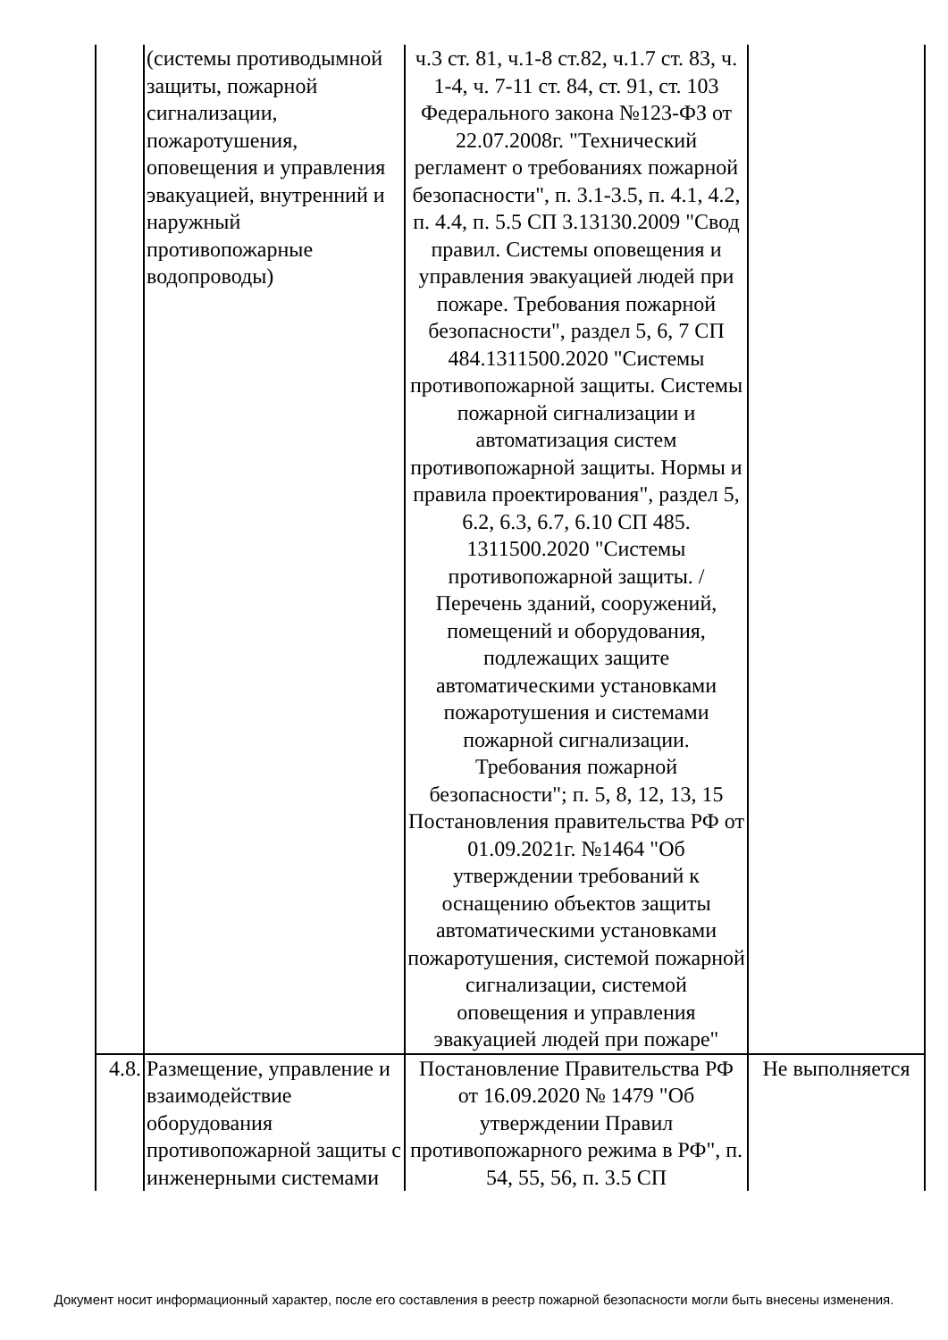| | (системы противодымной защиты, пожарной сигнализации, пожаротушения, оповещения и управления эвакуацией, внутренний и наружный противопожарные водопроводы) | ч.3 ст. 81, ч.1-8 ст.82, ч.1.7 ст. 83, ч. 1-4, ч. 7-11 ст. 84, ст. 91, ст. 103 Федерального закона №123-ФЗ от 22.07.2008г. "Технический регламент о требованиях пожарной безопасности", п. 3.1-3.5, п. 4.1, 4.2, п. 4.4, п. 5.5 СП 3.13130.2009 "Свод правил. Системы оповещения и управления эвакуацией людей при пожаре. Требования пожарной безопасности", раздел 5, 6, 7 СП 484.1311500.2020 "Системы противопожарной защиты. Системы пожарной сигнализации и автоматизация систем противопожарной защиты. Нормы и правила проектирования", раздел 5, 6.2, 6.3, 6.7, 6.10 СП 485. 1311500.2020 "Системы противопожарной защиты. / Перечень зданий, сооружений, помещений и оборудования, подлежащих защите автоматическими установками пожаротушения и системами пожарной сигнализации. Требования пожарной безопасности"; п. 5, 8, 12, 13, 15 Постановления правительства РФ от 01.09.2021г. №1464 "Об утверждении требований к оснащению объектов защиты автоматическими установками пожаротушения, системой пожарной сигнализации, системой оповещения и управления эвакуацией людей при пожаре" | |
| 4.8. | Размещение, управление и взаимодействие оборудования противопожарной защиты с инженерными системами | Постановление Правительства РФ от 16.09.2020 № 1479 "Об утверждении Правил противопожарного режима в РФ", п. 54, 55, 56, п. 3.5 СП | Не выполняется |
Документ носит информационный характер, после его составления в реестр пожарной безопасности могли быть внесены изменения.